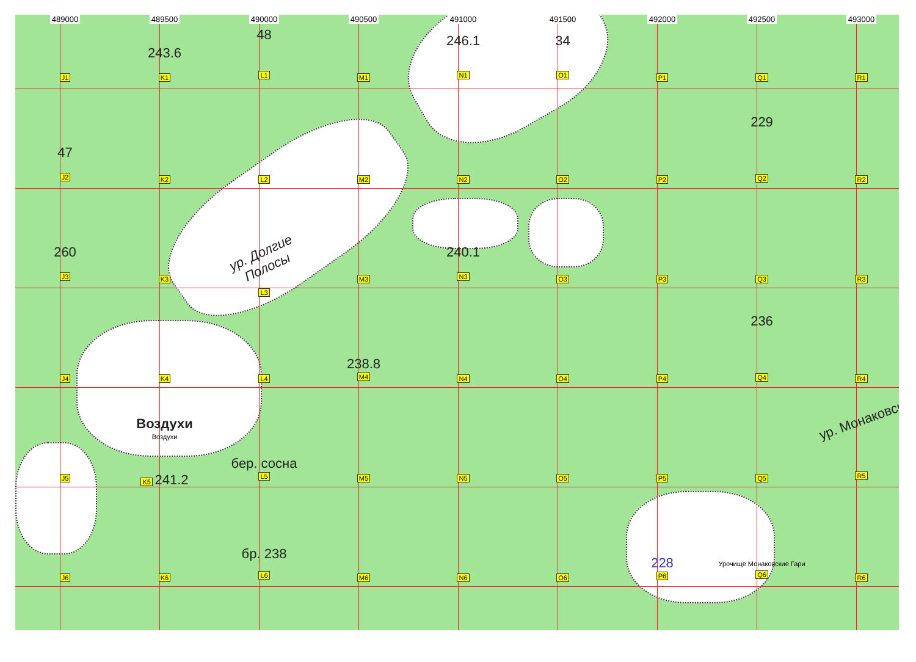489000
489500
490000
490500
491000
491500
492000
492500
493000
J1
243.6
K1
48
L1
M1
246.1
N1
34
O1
P1
Q1
R1
47
J2
K2
L2
M2
N2
O2
P2
229
Q2
R2
260
J3
K3
ур. Долгие Полосы
L3
M3
240.1
N3
O3
P3
Q3
R3
J4
K4
L4
238.8
M4
N4
O4
P4
236
Q4
R4
J5
Воздухи
Воздухи
K5 241.2
бер. сосна
L5
M5
N5
O5
P5
Q5
ур. Монаковск
R5
J6
K6
бр. 238
L6
M6
N6
O6
228
P6
Урочище Монаковские Гари
Q6
R6